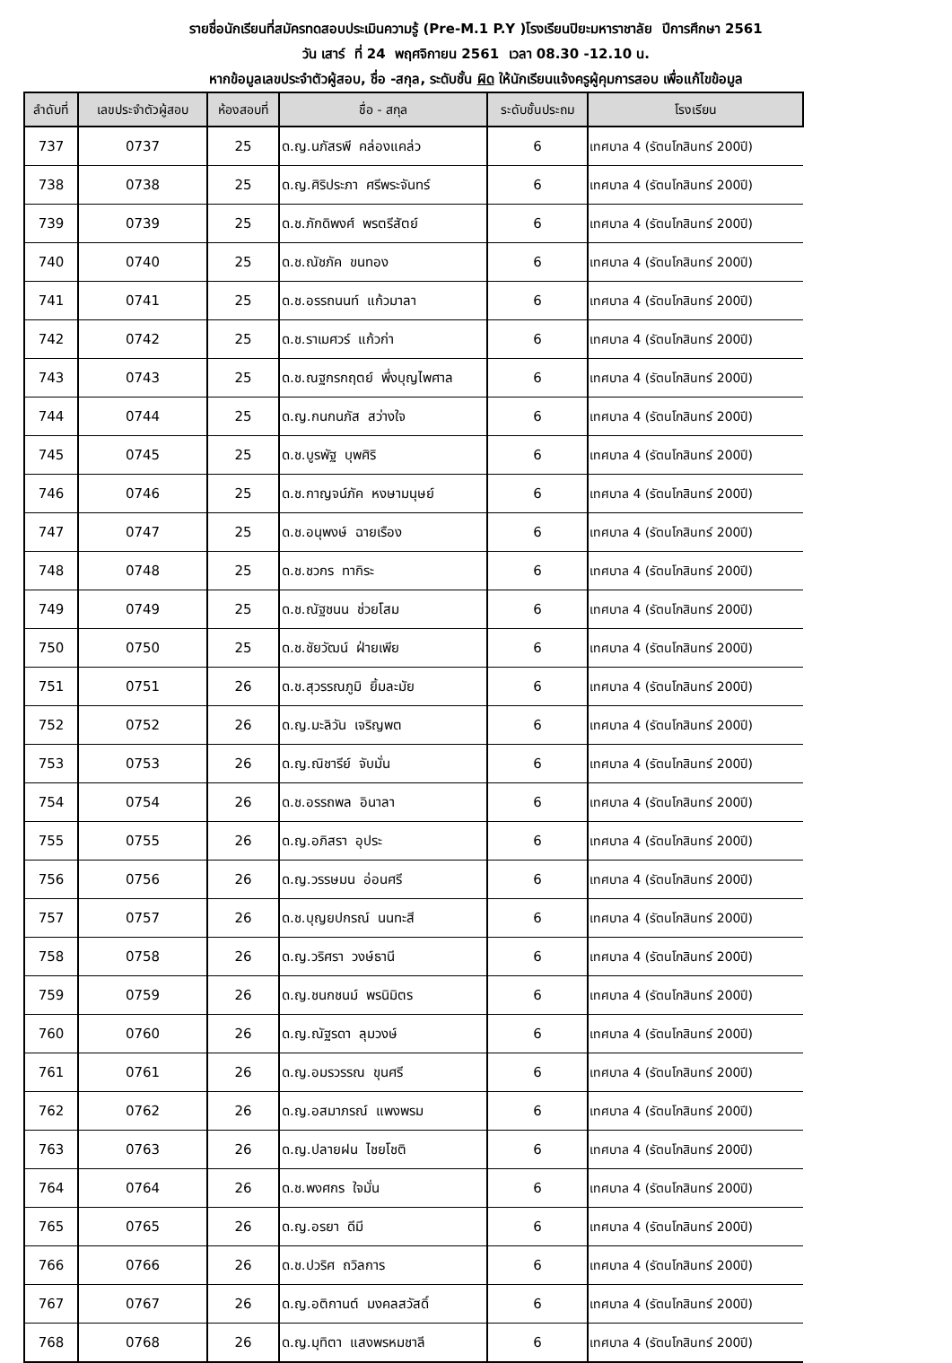รายชื่อนักเรียนที่สมัครทดสอบประเมินความรู้ (Pre-M.1 P.Y )โรงเรียนปิยะมหาราชาลัย ปีการศึกษา 2561
วัน เสาร์ ที่ 24 พฤศจิกายน 2561 เวลา 08.30 -12.10 น.
หากข้อมูลเลขประจำตัวผู้สอบ, ชื่อ -สกุล, ระดับชั้น ผิด ให้นักเรียนแจ้งครูผู้คุมการสอบ เพื่อแก้ไขข้อมูล
| ลำดับที่ | เลขประจำตัวผู้สอบ | ห้องสอบที่ | ชื่อ - สกุล | ระดับชั้นประถม | โรงเรียน |
| --- | --- | --- | --- | --- | --- |
| 737 | 0737 | 25 | ด.ญ.นภัสรพี คล่องแคล่ว | 6 | เทศบาล 4 (รัตนโกสินทร์ 200ปี) |
| 738 | 0738 | 25 | ด.ญ.ศิริประภา ศรีพระจันทร์ | 6 | เทศบาล 4 (รัตนโกสินทร์ 200ปี) |
| 739 | 0739 | 25 | ด.ช.ภักดิพงศ์ พรตรีสัตย์ | 6 | เทศบาล 4 (รัตนโกสินทร์ 200ปี) |
| 740 | 0740 | 25 | ด.ช.ณัชภัค ขนทอง | 6 | เทศบาล 4 (รัตนโกสินทร์ 200ปี) |
| 741 | 0741 | 25 | ด.ช.อรรถนนท์ แก้วมาลา | 6 | เทศบาล 4 (รัตนโกสินทร์ 200ปี) |
| 742 | 0742 | 25 | ด.ช.ราเมศวร์ แก้วก่า | 6 | เทศบาล 4 (รัตนโกสินทร์ 200ปี) |
| 743 | 0743 | 25 | ด.ช.ณฐกรกฤตย์ พึ่งบุญไพศาล | 6 | เทศบาล 4 (รัตนโกสินทร์ 200ปี) |
| 744 | 0744 | 25 | ด.ญ.กนกนภัส สว่างใจ | 6 | เทศบาล 4 (รัตนโกสินทร์ 200ปี) |
| 745 | 0745 | 25 | ด.ช.บูรพัฐ บุพศิริ | 6 | เทศบาล 4 (รัตนโกสินทร์ 200ปี) |
| 746 | 0746 | 25 | ด.ช.กาญจน์ภัค หงษามนุษย์ | 6 | เทศบาล 4 (รัตนโกสินทร์ 200ปี) |
| 747 | 0747 | 25 | ด.ช.อนุพงษ์ ฉายเรือง | 6 | เทศบาล 4 (รัตนโกสินทร์ 200ปี) |
| 748 | 0748 | 25 | ด.ช.ชวกร ทากิระ | 6 | เทศบาล 4 (รัตนโกสินทร์ 200ปี) |
| 749 | 0749 | 25 | ด.ช.ณัฐชนน ช่วยโสม | 6 | เทศบาล 4 (รัตนโกสินทร์ 200ปี) |
| 750 | 0750 | 25 | ด.ช.ชัยวัฒน์ ฝ่ายเพีย | 6 | เทศบาล 4 (รัตนโกสินทร์ 200ปี) |
| 751 | 0751 | 26 | ด.ช.สุวรรณภูมิ ยิ้มละมัย | 6 | เทศบาล 4 (รัตนโกสินทร์ 200ปี) |
| 752 | 0752 | 26 | ด.ญ.มะลิวัน เจริญพต | 6 | เทศบาล 4 (รัตนโกสินทร์ 200ปี) |
| 753 | 0753 | 26 | ด.ญ.ณิชารีย์ จับมั่น | 6 | เทศบาล 4 (รัตนโกสินทร์ 200ปี) |
| 754 | 0754 | 26 | ด.ช.อรรถพล อินาลา | 6 | เทศบาล 4 (รัตนโกสินทร์ 200ปี) |
| 755 | 0755 | 26 | ด.ญ.อภิสรา อุประ | 6 | เทศบาล 4 (รัตนโกสินทร์ 200ปี) |
| 756 | 0756 | 26 | ด.ญ.วรรษมน อ่อนศรี | 6 | เทศบาล 4 (รัตนโกสินทร์ 200ปี) |
| 757 | 0757 | 26 | ด.ช.บุญยปกรณ์ นนทะสี | 6 | เทศบาล 4 (รัตนโกสินทร์ 200ปี) |
| 758 | 0758 | 26 | ด.ญ.วริศรา วงษ์ธานี | 6 | เทศบาล 4 (รัตนโกสินทร์ 200ปี) |
| 759 | 0759 | 26 | ด.ญ.ชนกชนม์ พรนิมิตร | 6 | เทศบาล 4 (รัตนโกสินทร์ 200ปี) |
| 760 | 0760 | 26 | ด.ญ.ณัฐรดา ลุมวงษ์ | 6 | เทศบาล 4 (รัตนโกสินทร์ 200ปี) |
| 761 | 0761 | 26 | ด.ญ.อมรวรรณ ขุนศรี | 6 | เทศบาล 4 (รัตนโกสินทร์ 200ปี) |
| 762 | 0762 | 26 | ด.ญ.อสมาภรณ์ แพงพรม | 6 | เทศบาล 4 (รัตนโกสินทร์ 200ปี) |
| 763 | 0763 | 26 | ด.ญ.ปลายฝน ไชยโชติ | 6 | เทศบาล 4 (รัตนโกสินทร์ 200ปี) |
| 764 | 0764 | 26 | ด.ช.พงศกร ใจมั่น | 6 | เทศบาล 4 (รัตนโกสินทร์ 200ปี) |
| 765 | 0765 | 26 | ด.ญ.อรยา ดีมี | 6 | เทศบาล 4 (รัตนโกสินทร์ 200ปี) |
| 766 | 0766 | 26 | ด.ช.ปวริศ ถวิลการ | 6 | เทศบาล 4 (รัตนโกสินทร์ 200ปี) |
| 767 | 0767 | 26 | ด.ญ.อติกานต์ มงคลสวัสดิ์ | 6 | เทศบาล 4 (รัตนโกสินทร์ 200ปี) |
| 768 | 0768 | 26 | ด.ญ.มุทิตา แสงพรหมชาลี | 6 | เทศบาล 4 (รัตนโกสินทร์ 200ปี) |